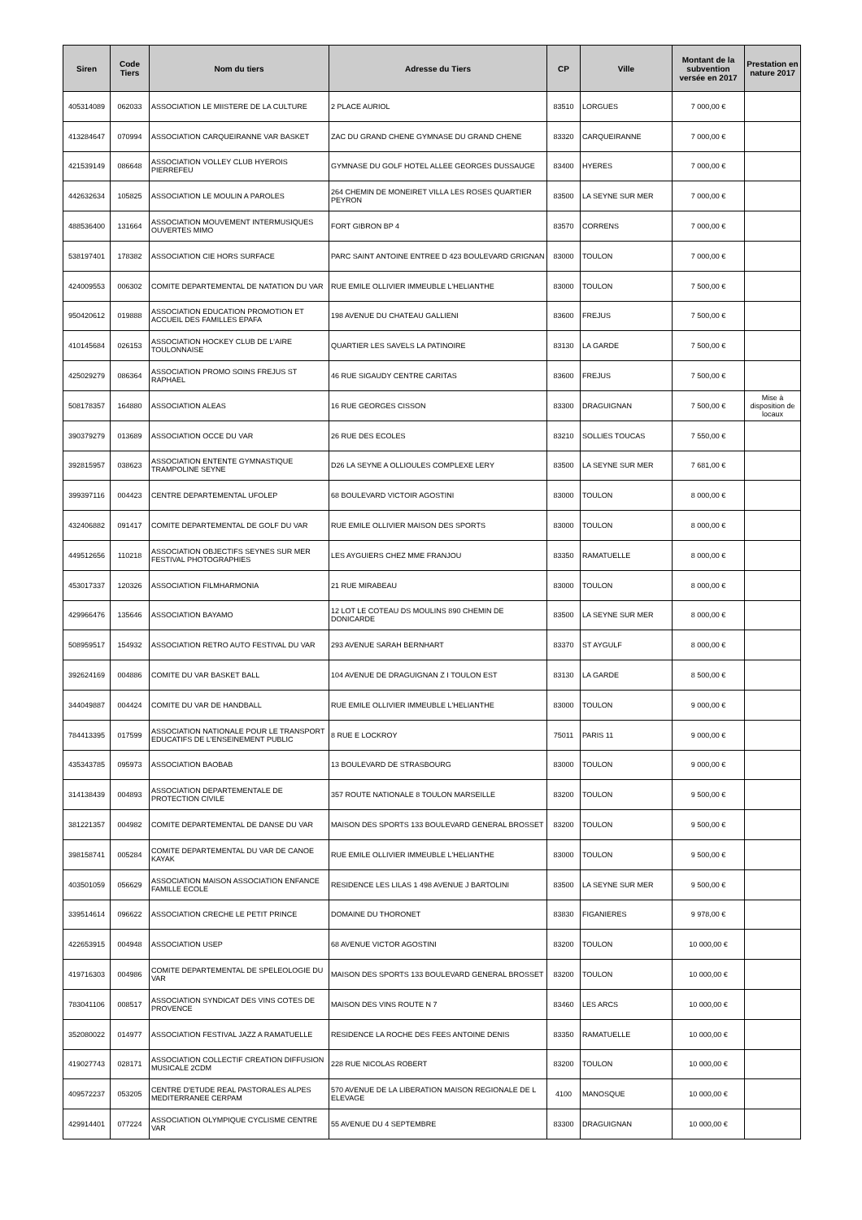| Siren | Code Tiers | Nom du tiers | Adresse du Tiers | CP | Ville | Montant de la subvention versée en 2017 | Prestation en nature 2017 |
| --- | --- | --- | --- | --- | --- | --- | --- |
| 405314089 | 062033 | ASSOCIATION LE MIISTERE DE LA CULTURE | 2 PLACE AURIOL | 83510 | LORGUES | 7 000,00 € | |
| 413284647 | 070994 | ASSOCIATION CARQUEIRANNE VAR BASKET | ZAC DU GRAND CHENE GYMNASE DU GRAND CHENE | 83320 | CARQUEIRANNE | 7 000,00 € | |
| 421539149 | 086648 | ASSOCIATION VOLLEY CLUB HYEROIS PIERREFEU | GYMNASE DU GOLF HOTEL ALLEE GEORGES DUSSAUGE | 83400 | HYERES | 7 000,00 € | |
| 442632634 | 105825 | ASSOCIATION LE MOULIN A PAROLES | 264 CHEMIN DE MONEIRET VILLA LES ROSES QUARTIER PEYRON | 83500 | LA SEYNE SUR MER | 7 000,00 € | |
| 488536400 | 131664 | ASSOCIATION MOUVEMENT INTERMUSIQUES OUVERTES MIMO | FORT GIBRON BP 4 | 83570 | CORRENS | 7 000,00 € | |
| 538197401 | 178382 | ASSOCIATION CIE HORS SURFACE | PARC SAINT ANTOINE ENTREE D 423 BOULEVARD GRIGNAN | 83000 | TOULON | 7 000,00 € | |
| 424009553 | 006302 | COMITE DEPARTEMENTAL DE NATATION DU VAR | RUE EMILE OLLIVIER IMMEUBLE L'HELIANTHE | 83000 | TOULON | 7 500,00 € | |
| 950420612 | 019888 | ASSOCIATION EDUCATION PROMOTION ET ACCUEIL DES FAMILLES EPAFA | 198 AVENUE DU CHATEAU GALLIENI | 83600 | FREJUS | 7 500,00 € | |
| 410145684 | 026153 | ASSOCIATION HOCKEY CLUB DE L'AIRE TOULONNAISE | QUARTIER LES SAVELS LA PATINOIRE | 83130 | LA GARDE | 7 500,00 € | |
| 425029279 | 086364 | ASSOCIATION PROMO SOINS FREJUS ST RAPHAEL | 46 RUE SIGAUDY CENTRE CARITAS | 83600 | FREJUS | 7 500,00 € | |
| 508178357 | 164880 | ASSOCIATION ALEAS | 16 RUE GEORGES CISSON | 83300 | DRAGUIGNAN | 7 500,00 € | Mise à disposition de locaux |
| 390379279 | 013689 | ASSOCIATION OCCE DU VAR | 26 RUE DES ECOLES | 83210 | SOLLIES TOUCAS | 7 550,00 € | |
| 392815957 | 038623 | ASSOCIATION ENTENTE GYMNASTIQUE TRAMPOLINE SEYNE | D26 LA SEYNE A OLLIOULES COMPLEXE LERY | 83500 | LA SEYNE SUR MER | 7 681,00 € | |
| 399397116 | 004423 | CENTRE DEPARTEMENTAL UFOLEP | 68 BOULEVARD VICTOIR AGOSTINI | 83000 | TOULON | 8 000,00 € | |
| 432406882 | 091417 | COMITE DEPARTEMENTAL DE GOLF DU VAR | RUE EMILE OLLIVIER MAISON DES SPORTS | 83000 | TOULON | 8 000,00 € | |
| 449512656 | 110218 | ASSOCIATION OBJECTIFS SEYNES SUR MER FESTIVAL PHOTOGRAPHIES | LES AYGUIERS CHEZ MME FRANJOU | 83350 | RAMATUELLE | 8 000,00 € | |
| 453017337 | 120326 | ASSOCIATION FILMHARMONIA | 21 RUE MIRABEAU | 83000 | TOULON | 8 000,00 € | |
| 429966476 | 135646 | ASSOCIATION BAYAMO | 12 LOT LE COTEAU DS MOULINS 890 CHEMIN DE DONICARDE | 83500 | LA SEYNE SUR MER | 8 000,00 € | |
| 508959517 | 154932 | ASSOCIATION RETRO AUTO FESTIVAL DU VAR | 293 AVENUE SARAH BERNHART | 83370 | ST AYGULF | 8 000,00 € | |
| 392624169 | 004886 | COMITE DU VAR BASKET BALL | 104 AVENUE DE DRAGUIGNAN Z I TOULON EST | 83130 | LA GARDE | 8 500,00 € | |
| 344049887 | 004424 | COMITE DU VAR DE HANDBALL | RUE EMILE OLLIVIER IMMEUBLE L'HELIANTHE | 83000 | TOULON | 9 000,00 € | |
| 784413395 | 017599 | ASSOCIATION NATIONALE POUR LE TRANSPORT EDUCATIFS DE L'ENSEINEMENT PUBLIC | 8 RUE E LOCKROY | 75011 | PARIS 11 | 9 000,00 € | |
| 435343785 | 095973 | ASSOCIATION BAOBAB | 13 BOULEVARD DE STRASBOURG | 83000 | TOULON | 9 000,00 € | |
| 314138439 | 004893 | ASSOCIATION DEPARTEMENTALE DE PROTECTION CIVILE | 357 ROUTE NATIONALE 8 TOULON MARSEILLE | 83200 | TOULON | 9 500,00 € | |
| 381221357 | 004982 | COMITE DEPARTEMENTAL DE DANSE DU VAR | MAISON DES SPORTS 133 BOULEVARD GENERAL BROSSET | 83200 | TOULON | 9 500,00 € | |
| 398158741 | 005284 | COMITE DEPARTEMENTAL DU VAR DE CANOE KAYAK | RUE EMILE OLLIVIER IMMEUBLE L'HELIANTHE | 83000 | TOULON | 9 500,00 € | |
| 403501059 | 056629 | ASSOCIATION MAISON ASSOCIATION ENFANCE FAMILLE ECOLE | RESIDENCE LES LILAS 1 498 AVENUE J BARTOLINI | 83500 | LA SEYNE SUR MER | 9 500,00 € | |
| 339514614 | 096622 | ASSOCIATION CRECHE LE PETIT PRINCE | DOMAINE DU THORONET | 83830 | FIGANIERES | 9 978,00 € | |
| 422653915 | 004948 | ASSOCIATION USEP | 68 AVENUE VICTOR AGOSTINI | 83200 | TOULON | 10 000,00 € | |
| 419716303 | 004986 | COMITE DEPARTEMENTAL DE SPELEOLOGIE DU VAR | MAISON DES SPORTS 133 BOULEVARD GENERAL BROSSET | 83200 | TOULON | 10 000,00 € | |
| 783041106 | 008517 | ASSOCIATION SYNDICAT DES VINS COTES DE PROVENCE | MAISON DES VINS ROUTE N 7 | 83460 | LES ARCS | 10 000,00 € | |
| 352080022 | 014977 | ASSOCIATION FESTIVAL JAZZ A RAMATUELLE | RESIDENCE LA ROCHE DES FEES ANTOINE DENIS | 83350 | RAMATUELLE | 10 000,00 € | |
| 419027743 | 028171 | ASSOCIATION COLLECTIF CREATION DIFFUSION MUSICALE 2CDM | 228 RUE NICOLAS ROBERT | 83200 | TOULON | 10 000,00 € | |
| 409572237 | 053205 | CENTRE D'ETUDE REAL PASTORALES ALPES MEDITERRANEE CERPAM | 570 AVENUE DE LA LIBERATION MAISON REGIONALE DE L ELEVAGE | 4100 | MANOSQUE | 10 000,00 € | |
| 429914401 | 077224 | ASSOCIATION OLYMPIQUE CYCLISME CENTRE VAR | 55 AVENUE DU 4 SEPTEMBRE | 83300 | DRAGUIGNAN | 10 000,00 € | |